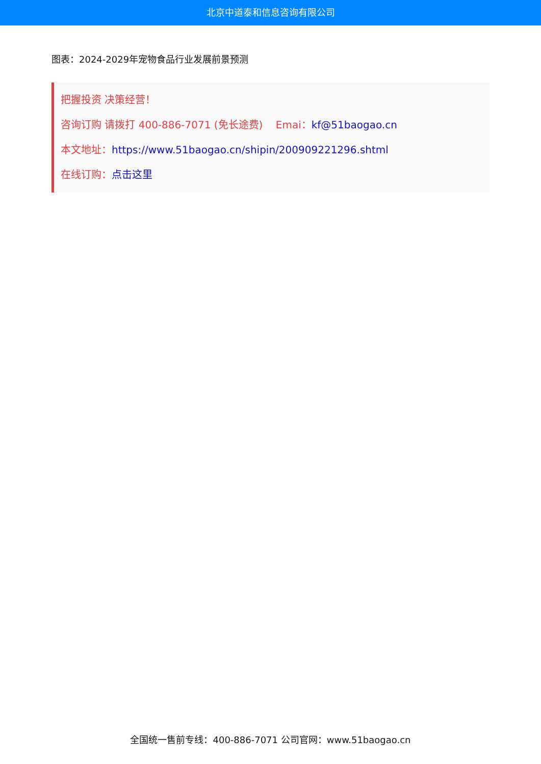北京中道泰和信息咨询有限公司
图表：2024-2029年宠物食品行业发展前景预测
把握投资 决策经营！
咨询订购 请拨打 400-886-7071 (免长途费) Emai：kf@51baogao.cn
本文地址：https://www.51baogao.cn/shipin/200909221296.shtml
在线订购：点击这里
全国统一售前专线：400-886-7071 公司官网：www.51baogao.cn